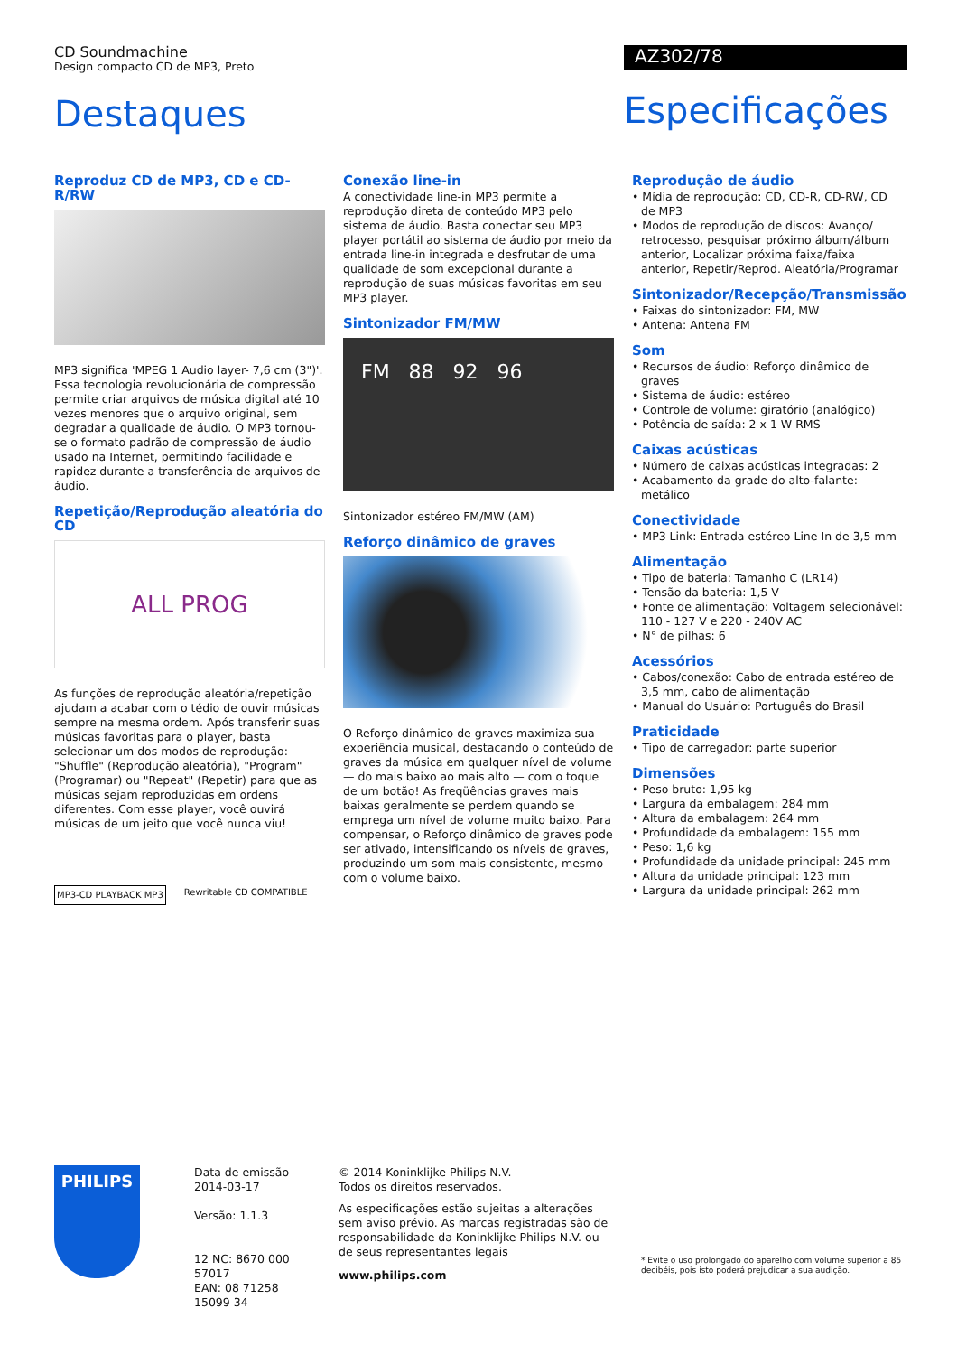CD Soundmachine
Design compacto CD de MP3, Preto
Destaques
AZ302/78
Especificações
Reproduz CD de MP3, CD e CD-R/RW
MP3 significa 'MPEG 1 Audio layer- 7,6 cm (3")'. Essa tecnologia revolucionária de compressão permite criar arquivos de música digital até 10 vezes menores que o arquivo original, sem degradar a qualidade de áudio. O MP3 tornou-se o formato padrão de compressão de áudio usado na Internet, permitindo facilidade e rapidez durante a transferência de arquivos de áudio.
Repetição/Reprodução aleatória do CD
ALL PROG
As funções de reprodução aleatória/repetição ajudam a acabar com o tédio de ouvir músicas sempre na mesma ordem. Após transferir suas músicas favoritas para o player, basta selecionar um dos modos de reprodução: "Shuffle" (Reprodução aleatória), "Program" (Programar) ou "Repeat" (Repetir) para que as músicas sejam reproduzidas em ordens diferentes. Com esse player, você ouvirá músicas de um jeito que você nunca viu!
MP3-CD PLAYBACK MP3 Rewritable CD COMPATIBLE
Conexão line-in
A conectividade line-in MP3 permite a reprodução direta de conteúdo MP3 pelo sistema de áudio. Basta conectar seu MP3 player portátil ao sistema de áudio por meio da entrada line-in integrada e desfrutar de uma qualidade de som excepcional durante a reprodução de suas músicas favoritas em seu MP3 player.
Sintonizador FM/MW
FM 88 92 96
Sintonizador estéreo FM/MW (AM)
Reforço dinâmico de graves
O Reforço dinâmico de graves maximiza sua experiência musical, destacando o conteúdo de graves da música em qualquer nível de volume — do mais baixo ao mais alto — com o toque de um botão! As freqüências graves mais baixas geralmente se perdem quando se emprega um nível de volume muito baixo. Para compensar, o Reforço dinâmico de graves pode ser ativado, intensificando os níveis de graves, produzindo um som mais consistente, mesmo com o volume baixo.
Reprodução de áudio
• Mídia de reprodução: CD, CD-R, CD-RW, CD de MP3
• Modos de reprodução de discos: Avanço/ retrocesso, pesquisar próximo álbum/álbum anterior, Localizar próxima faixa/faixa anterior, Repetir/Reprod. Aleatória/Programar
Sintonizador/Recepção/Transmissão
• Faixas do sintonizador: FM, MW
• Antena: Antena FM
Som
• Recursos de áudio: Reforço dinâmico de graves
• Sistema de áudio: estéreo
• Controle de volume: giratório (analógico)
• Potência de saída: 2 x 1 W RMS
Caixas acústicas
• Número de caixas acústicas integradas: 2
• Acabamento da grade do alto-falante: metálico
Conectividade
• MP3 Link: Entrada estéreo Line In de 3,5 mm
Alimentação
• Tipo de bateria: Tamanho C (LR14)
• Tensão da bateria: 1,5 V
• Fonte de alimentação: Voltagem selecionável: 110 - 127 V e 220 - 240V AC
• N° de pilhas: 6
Acessórios
• Cabos/conexão: Cabo de entrada estéreo de 3,5 mm, cabo de alimentação
• Manual do Usuário: Português do Brasil
Praticidade
• Tipo de carregador: parte superior
Dimensões
• Peso bruto: 1,95 kg
• Largura da embalagem: 284 mm
• Altura da embalagem: 264 mm
• Profundidade da embalagem: 155 mm
• Peso: 1,6 kg
• Profundidade da unidade principal: 245 mm
• Altura da unidade principal: 123 mm
• Largura da unidade principal: 262 mm
PHILIPS
Data de emissão
2014-03-17
Versão: 1.1.3
12 NC: 8670 000 57017
EAN: 08 71258 15099 34
© 2014 Koninklijke Philips N.V.
Todos os direitos reservados.
As especificações estão sujeitas a alterações sem aviso prévio. As marcas registradas são de responsabilidade da Koninklijke Philips N.V. ou de seus representantes legais
www.philips.com
* Evite o uso prolongado do aparelho com volume superior a 85 decibéis, pois isto poderá prejudicar a sua audição.